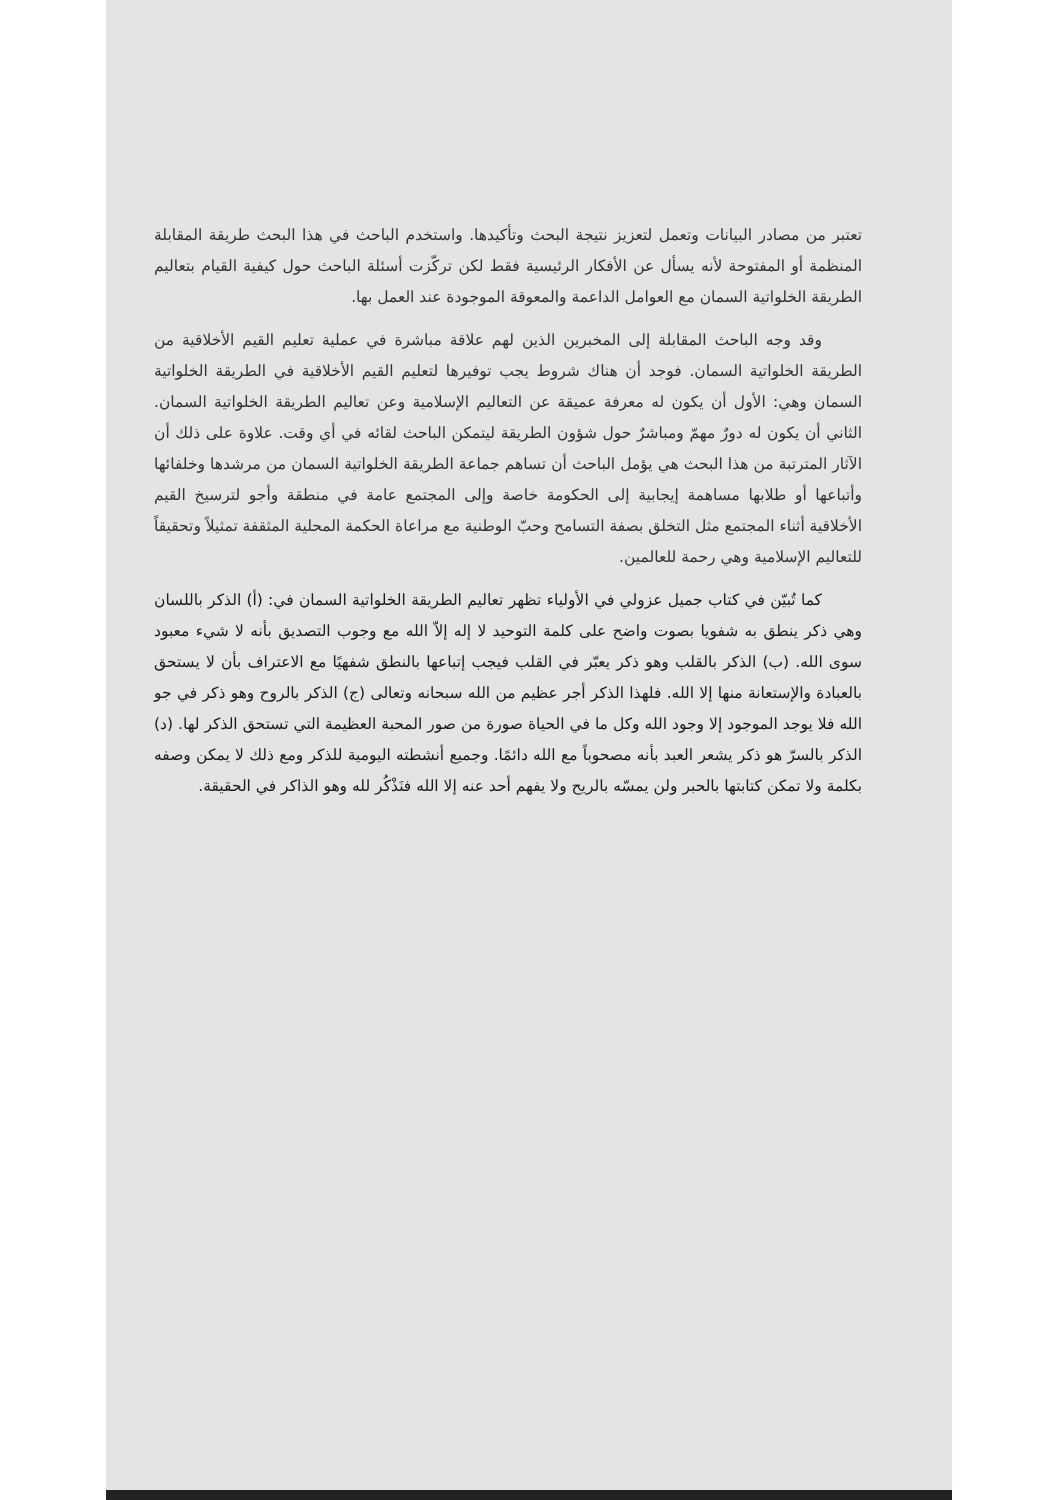تعتبر من مصادر البيانات وتعمل لتعزيز نتيجة البحث وتأكيدها. واستخدم الباحث في هذا البحث طريقة المقابلة المنظمة أو المفتوحة لأنه يسأل عن الأفكار الرئيسية فقط لكن تركّزت أسئلة الباحث حول كيفية القيام بتعاليم الطريقة الخلواتية السمان مع العوامل الداعمة والمعوقة الموجودة عند العمل بها.
وقد وجه الباحث المقابلة إلى المخبرين الذين لهم علاقة مباشرة في عملية تعليم القيم الأخلاقية من الطريقة الخلواتية السمان. فوجد أن هناك شروط يجب توفيرها لتعليم القيم الأخلاقية في الطريقة الخلواتية السمان وهي: الأول أن يكون له معرفة عميقة عن التعاليم الإسلامية وعن تعاليم الطريقة الخلواتية السمان. الثاني أن يكون له دورٌ مهمّ ومباشرٌ حول شؤون الطريقة ليتمكن الباحث لقائه في أي وقت. علاوة على ذلك أن الآثار المترتبة من هذا البحث هي يؤمل الباحث أن تساهم جماعة الطريقة الخلواتية السمان من مرشدها وخلفائها وأتباعها أو طلابها مساهمة إيجابية إلى الحكومة خاصة وإلى المجتمع عامة في منطقة وأجو لترسيخ القيم الأخلاقية أثناء المجتمع مثل التخلق بصفة التسامح وحبّ الوطنية مع مراعاة الحكمة المحلية المثقفة تمثيلاً وتحقيقاً للتعاليم الإسلامية وهي رحمة للعالمين.
كما تُبيّن في كتاب جميل عزولي في الأولياء تظهر تعاليم الطريقة الخلواتية السمان في: (أ) الذكر باللسان وهي ذكر ينطق به شفويا بصوت واضح على كلمة التوحيد لا إله إلاّ الله مع وجوب التصديق بأنه لا شيء معبود سوى الله. (ب) الذكر بالقلب وهو ذكر يعبّر في القلب فيجب إتباعها بالنطق شفهيًا مع الاعتراف بأن لا يستحق بالعبادة والإستعانة منها إلا الله. فلهذا الذكر أجر عظيم من الله سبحانه وتعالى (ج) الذكر بالروح وهو ذكر في جو الله فلا يوجد الموجود إلا وجود الله وكل ما في الحياة صورة من صور المحبة العظيمة التي تستحق الذكر لها. (د) الذكر بالسرّ هو ذكر يشعر العبد بأنه مصحوباً مع الله دائمًا. وجميع أنشطته اليومية للذكر ومع ذلك لا يمكن وصفه بكلمة ولا تمكن كتابتها بالحبر ولن يمسّه بالريح ولا يفهم أحد عنه إلا الله فنَذْكُر لله وهو الذاكر في الحقيقة.